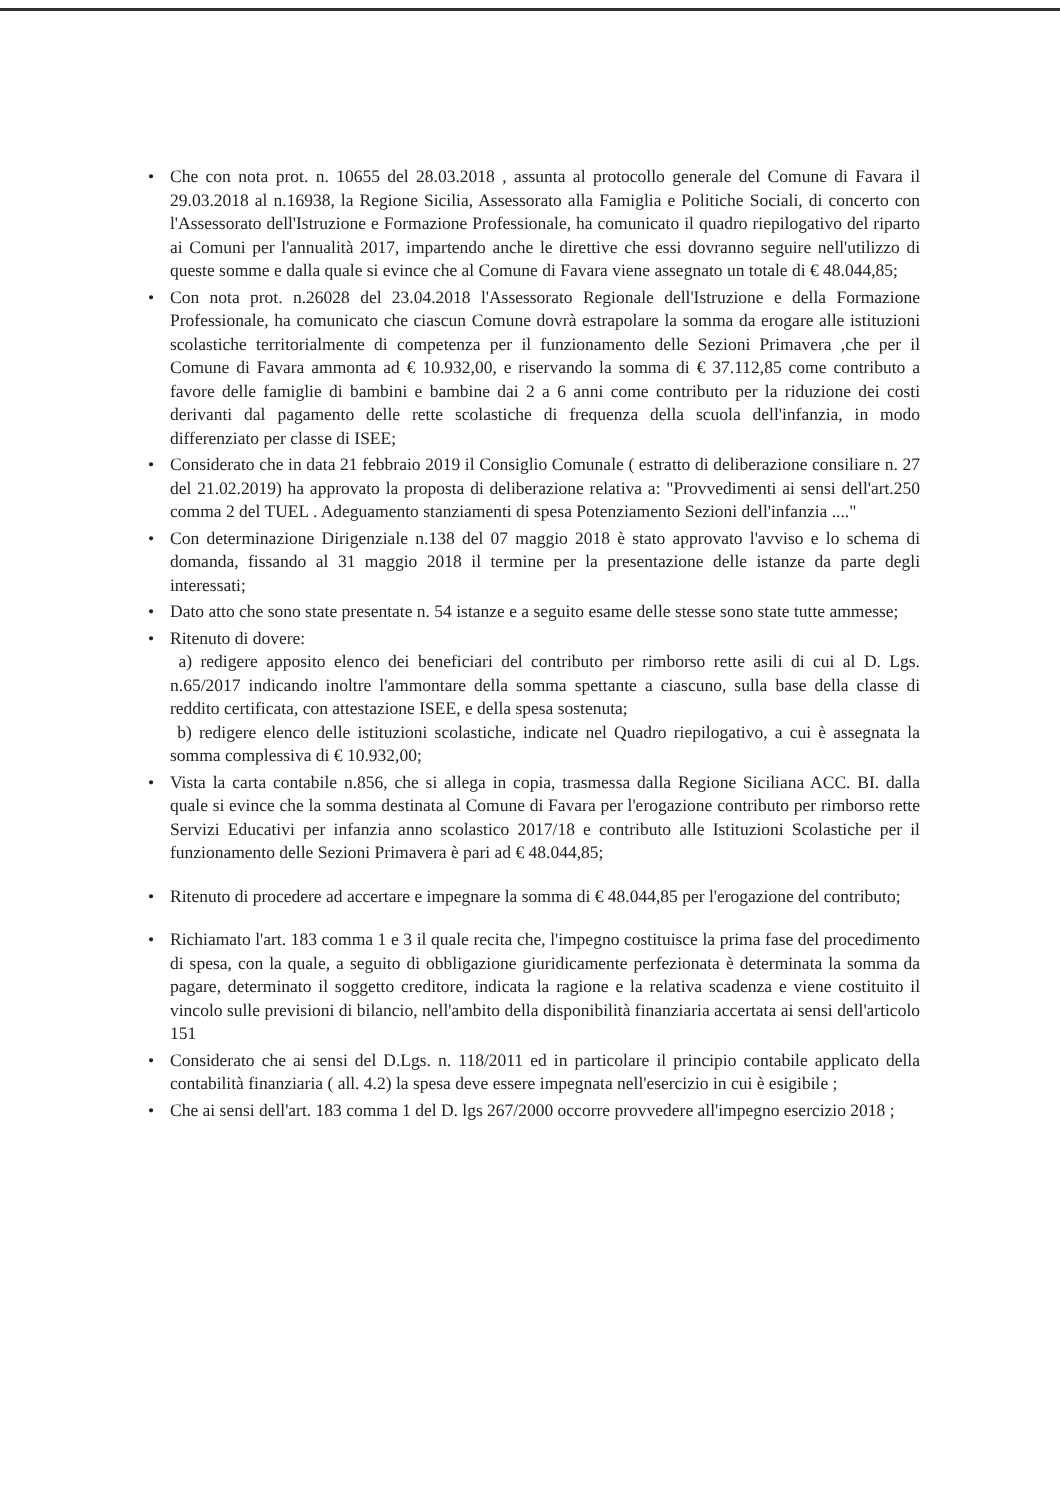• Che con nota prot. n. 10655 del 28.03.2018 , assunta al protocollo generale del Comune di Favara il 29.03.2018 al n.16938, la Regione Sicilia, Assessorato alla Famiglia e Politiche Sociali, di concerto con l'Assessorato dell'Istruzione e Formazione Professionale, ha comunicato il quadro riepilogativo del riparto ai Comuni per l'annualità 2017, impartendo anche le direttive che essi dovranno seguire nell'utilizzo di queste somme e dalla quale si evince che al Comune di Favara viene assegnato un totale di € 48.044,85;
• Con nota prot. n.26028 del 23.04.2018 l'Assessorato Regionale dell'Istruzione e della Formazione Professionale, ha comunicato che ciascun Comune dovrà estrapolare la somma da erogare alle istituzioni scolastiche territorialmente di competenza per il funzionamento delle Sezioni Primavera ,che per il Comune di Favara ammonta ad € 10.932,00, e riservando la somma di € 37.112,85 come contributo a favore delle famiglie di bambini e bambine dai 2 a 6 anni come contributo per la riduzione dei costi derivanti dal pagamento delle rette scolastiche di frequenza della scuola dell'infanzia, in modo differenziato per classe di ISEE;
• Considerato che in data 21 febbraio 2019 il Consiglio Comunale ( estratto di deliberazione consiliare n. 27 del 21.02.2019) ha approvato la proposta di deliberazione relativa a: "Provvedimenti ai sensi dell'art.250 comma 2 del TUEL . Adeguamento stanziamenti di spesa Potenziamento Sezioni dell'infanzia ...."
• Con determinazione Dirigenziale n.138 del 07 maggio 2018 è stato approvato l'avviso e lo schema di domanda, fissando al 31 maggio 2018 il termine per la presentazione delle istanze da parte degli interessati;
• Dato atto che sono state presentate n. 54 istanze e a seguito esame delle stesse sono state tutte ammesse;
• Ritenuto di dovere:
a) redigere apposito elenco dei beneficiari del contributo per rimborso rette asili di cui al D. Lgs. n.65/2017 indicando inoltre l'ammontare della somma spettante a ciascuno, sulla base della classe di reddito certificata, con attestazione ISEE, e della spesa sostenuta;
b) redigere elenco delle istituzioni scolastiche, indicate nel Quadro riepilogativo, a cui è assegnata la somma complessiva di € 10.932,00;
• Vista la carta contabile n.856, che si allega in copia, trasmessa dalla Regione Siciliana ACC. BI. dalla quale si evince che la somma destinata al Comune di Favara per l'erogazione contributo per rimborso rette Servizi Educativi per infanzia anno scolastico 2017/18 e contributo alle Istituzioni Scolastiche per il funzionamento delle Sezioni Primavera è pari ad € 48.044,85;
• Ritenuto di procedere ad accertare e impegnare la somma di € 48.044,85 per l'erogazione del contributo;
• Richiamato l'art. 183 comma 1 e 3 il quale recita che, l'impegno costituisce la prima fase del procedimento di spesa, con la quale, a seguito di obbligazione giuridicamente perfezionata è determinata la somma da pagare, determinato il soggetto creditore, indicata la ragione e la relativa scadenza e viene costituito il vincolo sulle previsioni di bilancio, nell'ambito della disponibilità finanziaria accertata ai sensi dell'articolo 151
• Considerato che ai sensi del D.Lgs. n. 118/2011 ed in particolare il principio contabile applicato della contabilità finanziaria ( all. 4.2) la spesa deve essere impegnata nell'esercizio in cui è esigibile ;
• Che ai sensi dell'art. 183 comma 1 del D. lgs 267/2000 occorre provvedere all'impegno esercizio 2018 ;